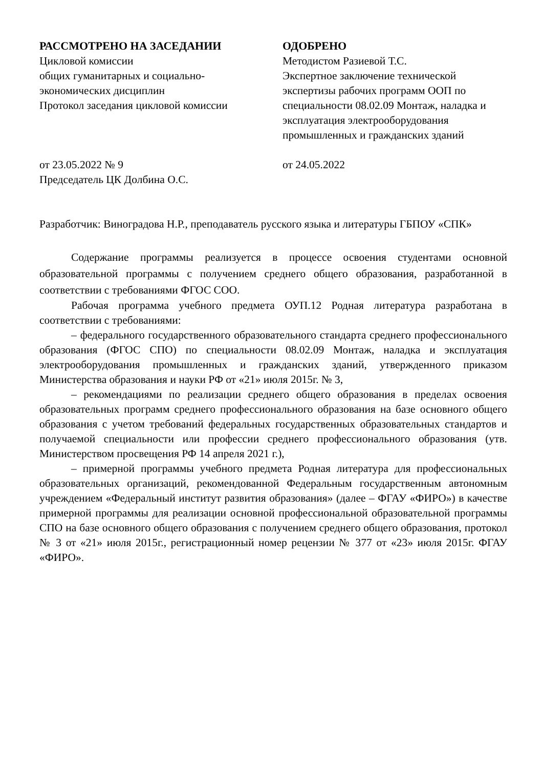РАССМОТРЕНО НА ЗАСЕДАНИИ
Цикловой комиссии
общих гуманитарных и социально-
экономических дисциплин
Протокол заседания цикловой комиссии
от 23.05.2022 № 9
Председатель ЦК Долбина О.С.
ОДОБРЕНО
Методистом Разиевой Т.С.
Экспертное заключение технической экспертизы рабочих программ ООП по специальности 08.02.09 Монтаж, наладка и эксплуатация электрооборудования промышленных и гражданских зданий
от 24.05.2022
Разработчик: Виноградова Н.Р., преподаватель русского языка и литературы ГБПОУ «СПК»
Содержание программы реализуется в процессе освоения студентами основной образовательной программы с получением среднего общего образования, разработанной в соответствии с требованиями ФГОС СОО.
Рабочая программа учебного предмета ОУП.12 Родная литература разработана в соответствии с требованиями:
– федерального государственного образовательного стандарта среднего профессионального образования (ФГОС СПО) по специальности 08.02.09 Монтаж, наладка и эксплуатация электрооборудования промышленных и гражданских зданий, утвержденного приказом Министерства образования и науки РФ от «21» июля 2015г. № 3,
– рекомендациями по реализации среднего общего образования в пределах освоения образовательных программ среднего профессионального образования на базе основного общего образования с учетом требований федеральных государственных образовательных стандартов и получаемой специальности или профессии среднего профессионального образования (утв. Министерством просвещения РФ 14 апреля 2021 г.),
– примерной программы учебного предмета Родная литература для профессиональных образовательных организаций, рекомендованной Федеральным государственным автономным учреждением «Федеральный институт развития образования» (далее – ФГАУ «ФИРО») в качестве примерной программы для реализации основной профессиональной образовательной программы СПО на базе основного общего образования с получением среднего общего образования, протокол № 3 от «21» июля 2015г., регистрационный номер рецензии № 377 от «23» июля 2015г. ФГАУ «ФИРО».